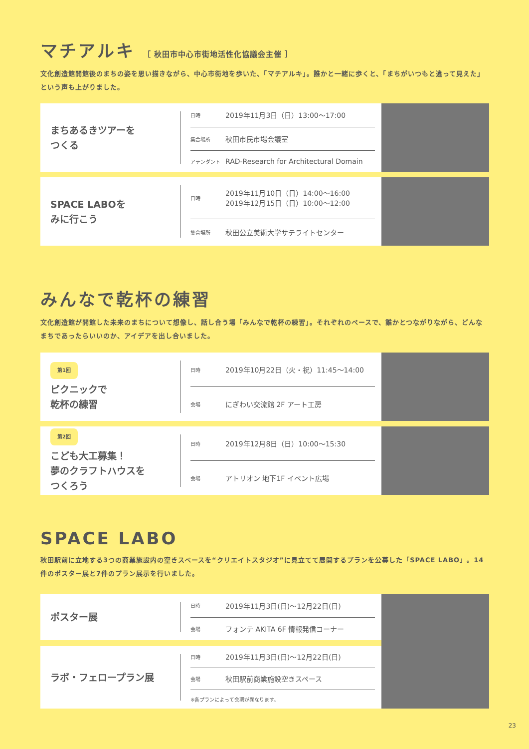マチアルキ ［ 秋田市中心市街地活性化協議会主催 ］
文化創造館開館後のまちの姿を思い描きながら、中心市街地を歩いた、「マチアルキ」。誰かと一緒に歩くと、「まちがいつもと違って見えた」という声も上がりました。
まちあるきツアーを
つくる
| 日時 | 2019年11月3日（日）13:00～17:00 |
| 集合場所 | 秋田市民市場会議室 |
| アテンダント | RAD-Research for Architectural Domain |
SPACE LABOを
みに行こう
| 日時 | 2019年11月10日（日）14:00～16:00 2019年12月15日（日）10:00～12:00 |
| 集合場所 | 秋田公立美術大学サテライトセンター |
みんなで乾杯の練習
文化創造館が開館した未来のまちについて想像し、話し合う場「みんなで乾杯の練習」。それぞれのペースで、誰かとつながりながら、どんなまちであったらいいのか、アイデアを出し合いました。
第1回
ピクニックで
乾杯の練習
| 日時 | 2019年10月22日（火・祝）11:45～14:00 |
| 会場 | にぎわい交流館 2F アート工房 |
第2回
こども大工募集！
夢のクラフトハウスを
つくろう
| 日時 | 2019年12月8日（日）10:00～15:30 |
| 会場 | アトリオン 地下1F イベント広場 |
SPACE LABO
秋田駅前に立地する3つの商業施設内の空きスペースを“クリエイトスタジオ”に見立てて展開するプランを公募した「SPACE LABO」。14件のポスター展と7件のプラン展示を行いました。
ポスター展
| 日時 | 2019年11月3日(日)～12月22日(日) |
| 会場 | フォンテ AKITA 6F 情報発信コーナー |
ラボ・フェロープラン展
| 日時 | 2019年11月3日(日)～12月22日(日) |
| 会場 | 秋田駅前商業施設空きスペース |
| ※各プランによって会期が異なります。 | |
23